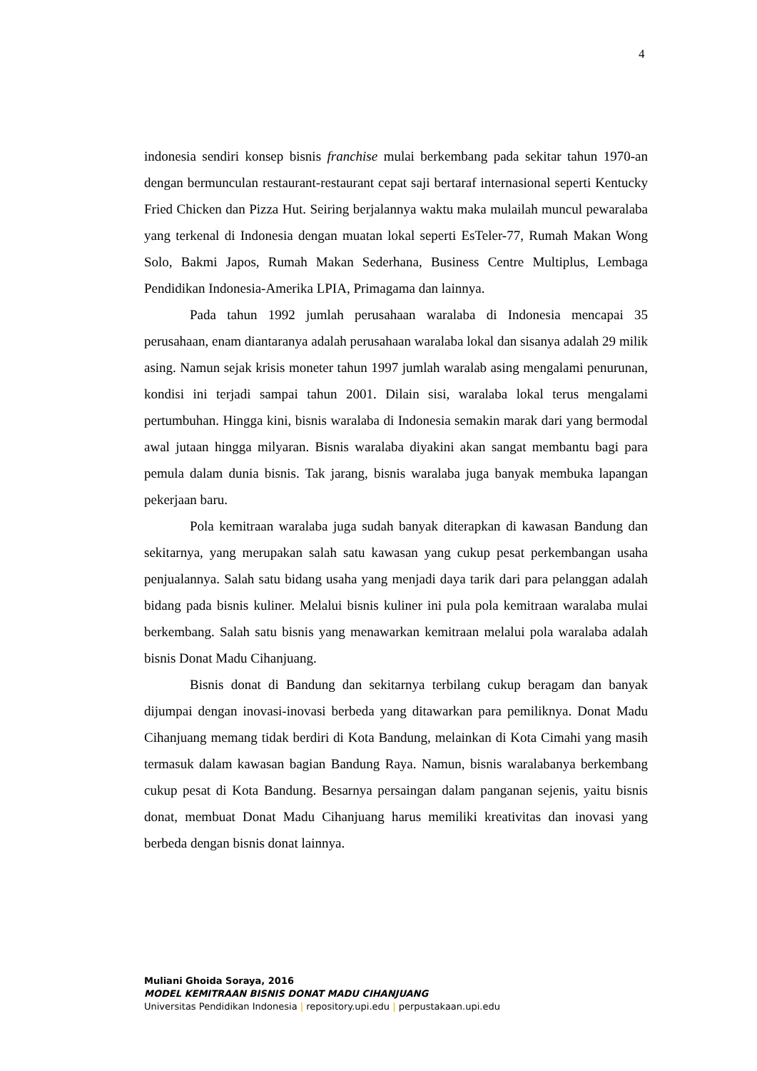4
indonesia sendiri konsep bisnis franchise mulai berkembang pada sekitar tahun 1970-an dengan bermunculan restaurant-restaurant cepat saji bertaraf internasional seperti Kentucky Fried Chicken dan Pizza Hut. Seiring berjalannya waktu maka mulailah muncul pewaralaba yang terkenal di Indonesia dengan muatan lokal seperti EsTeler-77, Rumah Makan Wong Solo, Bakmi Japos, Rumah Makan Sederhana, Business Centre Multiplus, Lembaga Pendidikan Indonesia-Amerika LPIA, Primagama dan lainnya.
Pada tahun 1992 jumlah perusahaan waralaba di Indonesia mencapai 35 perusahaan, enam diantaranya adalah perusahaan waralaba lokal dan sisanya adalah 29 milik asing. Namun sejak krisis moneter tahun 1997 jumlah waralab asing mengalami penurunan, kondisi ini terjadi sampai tahun 2001. Dilain sisi, waralaba lokal terus mengalami pertumbuhan. Hingga kini, bisnis waralaba di Indonesia semakin marak dari yang bermodal awal jutaan hingga milyaran. Bisnis waralaba diyakini akan sangat membantu bagi para pemula dalam dunia bisnis. Tak jarang, bisnis waralaba juga banyak membuka lapangan pekerjaan baru.
Pola kemitraan waralaba juga sudah banyak diterapkan di kawasan Bandung dan sekitarnya, yang merupakan salah satu kawasan yang cukup pesat perkembangan usaha penjualannya. Salah satu bidang usaha yang menjadi daya tarik dari para pelanggan adalah bidang pada bisnis kuliner. Melalui bisnis kuliner ini pula pola kemitraan waralaba mulai berkembang. Salah satu bisnis yang menawarkan kemitraan melalui pola waralaba adalah bisnis Donat Madu Cihanjuang.
Bisnis donat di Bandung dan sekitarnya terbilang cukup beragam dan banyak dijumpai dengan inovasi-inovasi berbeda yang ditawarkan para pemiliknya. Donat Madu Cihanjuang memang tidak berdiri di Kota Bandung, melainkan di Kota Cimahi yang masih termasuk dalam kawasan bagian Bandung Raya. Namun, bisnis waralabanya berkembang cukup pesat di Kota Bandung. Besarnya persaingan dalam panganan sejenis, yaitu bisnis donat, membuat Donat Madu Cihanjuang harus memiliki kreativitas dan inovasi yang berbeda dengan bisnis donat lainnya.
Muliani Ghoida Soraya, 2016
MODEL KEMITRAAN BISNIS DONAT MADU CIHANJUANG
Universitas Pendidikan Indonesia | repository.upi.edu | perpustakaan.upi.edu